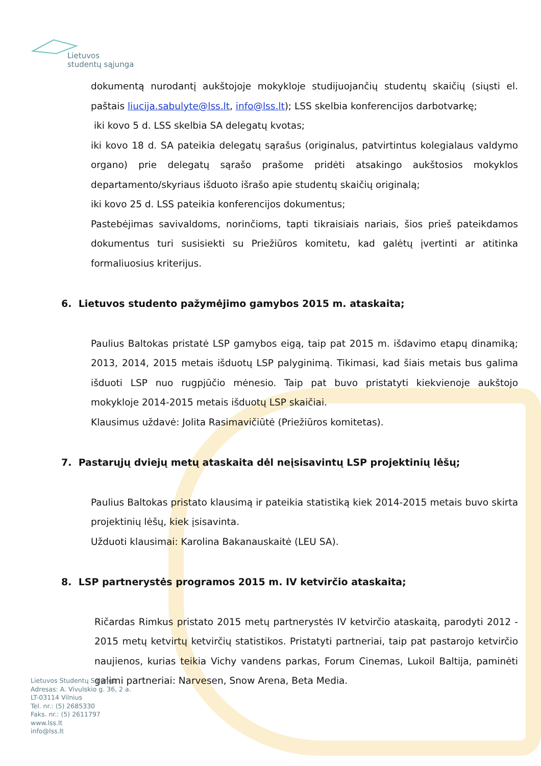Lietuvos
studentų sąjunga
dokumentą nurodantį aukštojoje mokykloje studijuojančių studentų skaičių (siųsti el. paštais liucija.sabulyte@lss.lt, info@lss.lt); LSS skelbia konferencijos darbotvarkę;
iki kovo 5 d. LSS skelbia SA delegatų kvotas;
iki kovo 18 d. SA pateikia delegatų sąrašus (originalus, patvirtintus kolegialaus valdymo organo) prie delegatų sąrašo prašome pridėti atsakingo aukštosios mokyklos departamento/skyriaus išduoto išrašo apie studentų skaičių originalą;
iki kovo 25 d. LSS pateikia konferencijos dokumentus;
Pastebėjimas savivaldoms, norinčioms, tapti tikraisiais nariais, šios prieš pateikdamos dokumentus turi susisiekti su Priežiūros komitetu, kad galėtų įvertinti ar atitinka formaliuosius kriterijus.
6. Lietuvos studento pažymėjimo gamybos 2015 m. ataskaita;
Paulius Baltokas pristatė LSP gamybos eigą, taip pat 2015 m. išdavimo etapų dinamiką; 2013, 2014, 2015 metais išduotų LSP palyginimą. Tikimasi, kad šiais metais bus galima išduoti LSP nuo rugpjūčio mėnesio. Taip pat buvo pristatyti kiekvienoje aukštojo mokykloje 2014-2015 metais išduotų LSP skaičiai.
Klausimus uždavė: Jolita Rasimavičiūtė (Priežiūros komitetas).
7. Pastarųjų dviejų metų ataskaita dėl neįsisavintų LSP projektinių lėšų;
Paulius Baltokas pristato klausimą ir pateikia statistiką kiek 2014-2015 metais buvo skirta projektinių lėšų, kiek įsisavinta.
Užduoti klausimai: Karolina Bakanauskaitė (LEU SA).
8. LSP partnerystės programos 2015 m. IV ketvirčio ataskaita;
Ričardas Rimkus pristato 2015 metų partnerystės IV ketvirčio ataskaitą, parodyti 2012 - 2015 metų ketvirtų ketvirčių statistikos. Pristatyti partneriai, taip pat pastarojo ketvirčio naujienos, kurias teikia Vichy vandens parkas, Forum Cinemas, Lukoil Baltija, paminėti galimi partneriai: Narvesen, Snow Arena, Beta Media.
Lietuvos Studentų Sąjunga
Adresas: A. Vivulskio g. 36, 2 a.
LT-03114 Vilnius
Tel. nr.: (5) 2685330
Faks. nr.: (5) 2611797
www.lss.lt
info@lss.lt